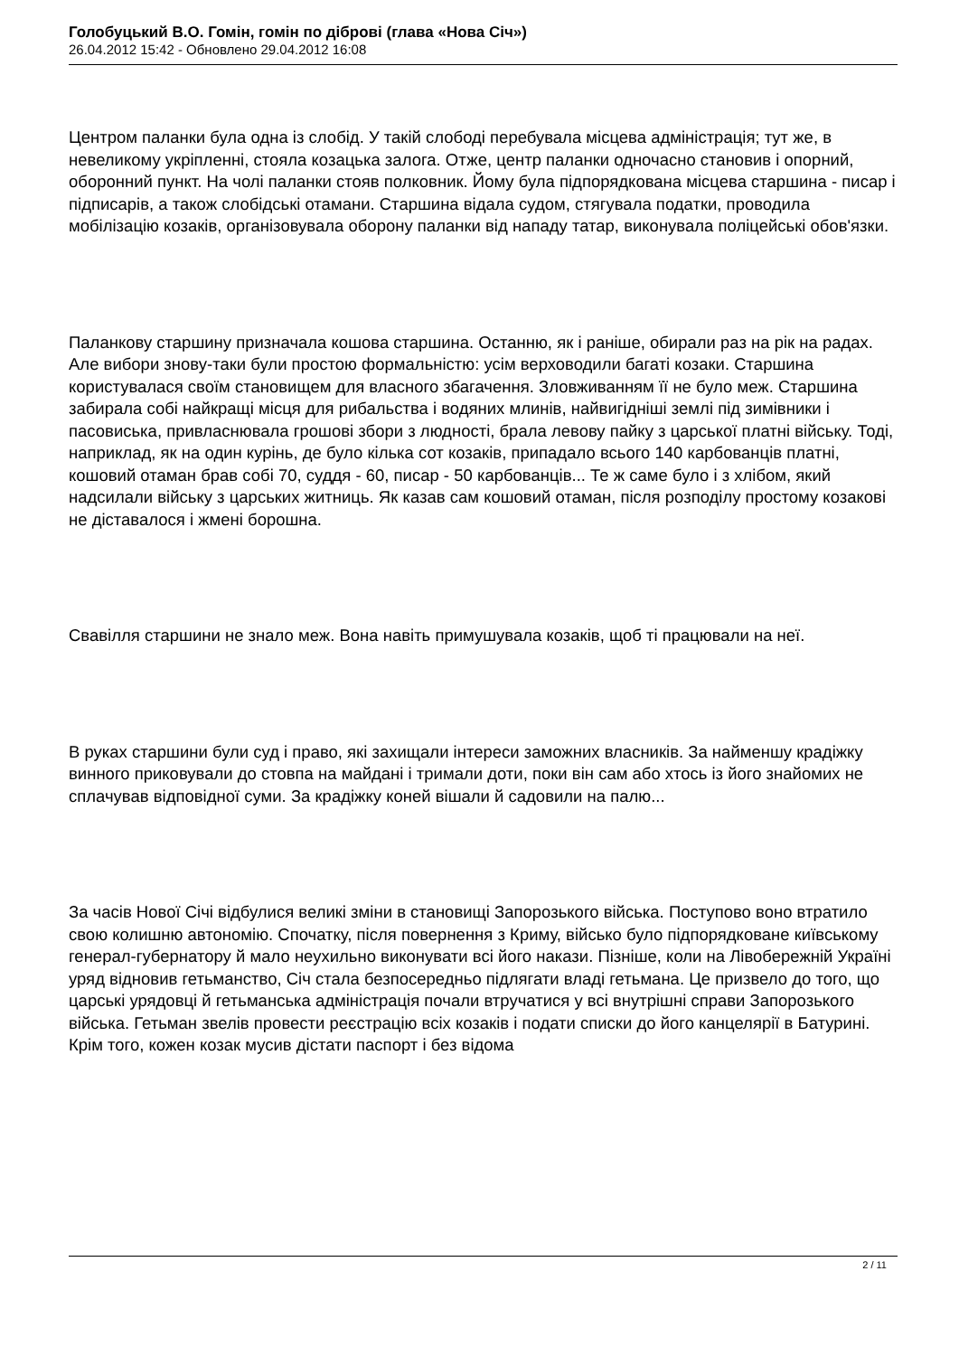Голобуцький В.О. Гомін, гомін по діброві (глава «Нова Січ»)
26.04.2012 15:42 - Обновлено 29.04.2012 16:08
Центром паланки була одна із слобід. У такій слободі перебувала місцева адміністрація; тут же, в невеликому укріпленні, стояла козацька залога. Отже, центр паланки одночасно становив і опорний, оборонний пункт. На чолі паланки стояв полковник. Йому була підпорядкована місцева старшина - писар і підписарів, а також слобідські отамани. Старшина відала судом, стягувала податки, проводила мобілізацію козаків, організовувала оборону паланки від нападу татар, виконувала поліцейські обов'язки.
Паланкову старшину призначала кошова старшина. Останню, як і раніше, обирали раз на рік на радах. Але вибори знову-таки були простою формальністю: усім верховодили багаті козаки. Старшина користувалася своїм становищем для власного збагачення. Зловживанням її не було меж. Старшина забирала собі найкращі місця для рибальства і водяних млинів, найвигідніші землі під зимівники і пасовиська, привласнювала грошові збори з людності, брала левову пайку з царської платні війську. Тоді, наприклад, як на один курінь, де було кілька сот козаків, припадало всього 140 карбованців платні, кошовий отаман брав собі 70, суддя - 60, писар - 50 карбованців... Те ж саме було і з хлібом, який надсилали війську з царських житниць. Як казав сам кошовий отаман, після розподілу простому козакові не діставалося і жмені борошна.
Свавілля старшини не знало меж. Вона навіть примушувала козаків, щоб ті працювали на неї.
В руках старшини були суд і право, які захищали інтереси заможних власників. За найменшу крадіжку винного приковували до стовпа на майдані і тримали доти, поки він сам або хтось із його знайомих не сплачував відповідної суми. За крадіжку коней вішали й садовили на палю...
За часів Нової Січі відбулися великі зміни в становищі Запорозького війська. Поступово воно втратило свою колишню автономію. Спочатку, після повернення з Криму, військо було підпорядковане київському генерал-губернатору й мало неухильно виконувати всі його накази. Пізніше, коли на Лівобережній Україні уряд відновив гетьманство, Січ стала безпосередньо підлягати владі гетьмана. Це призвело до того, що царські урядовці й гетьманська адміністрація почали втручатися у всі внутрішні справи Запорозького війська. Гетьман звелів провести реєстрацію всіх козаків і подати списки до його канцелярії в Батурині. Крім того, кожен козак мусив дістати паспорт і без відома
2 / 11